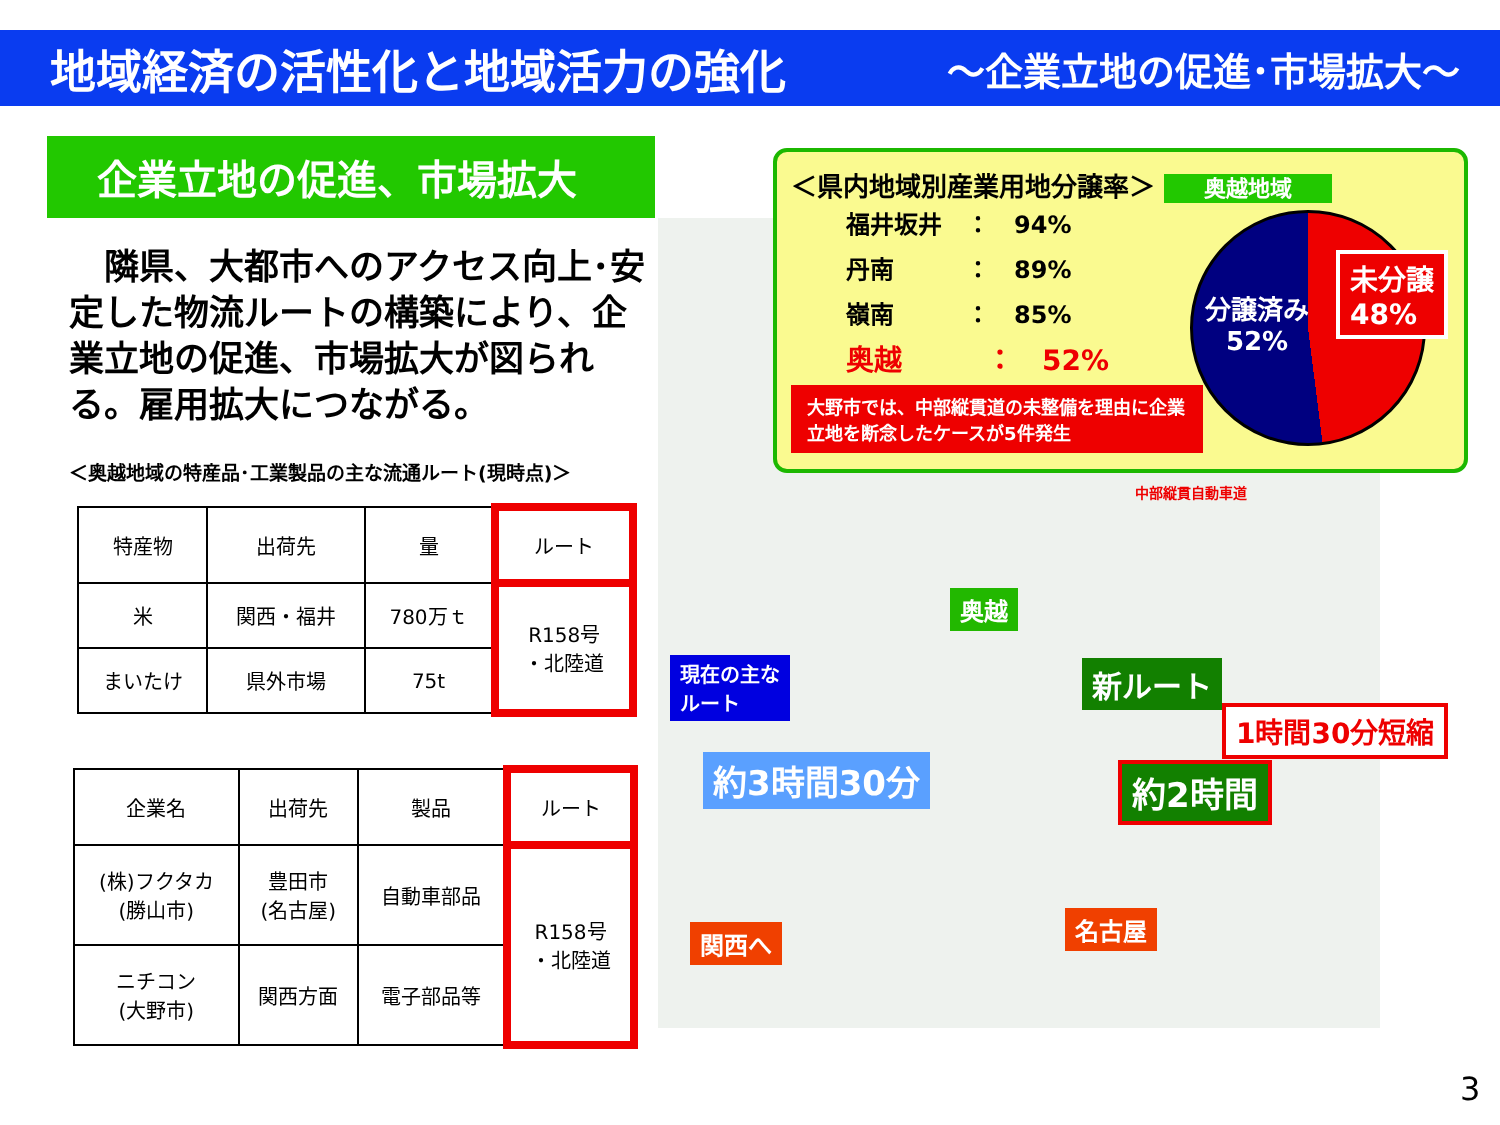地域経済の活性化と地域活力の強化 ～企業立地の促進･市場拡大～
企業立地の促進、市場拡大
　隣県、大都市へのアクセス向上･安定した物流ルートの構築により、企業立地の促進、市場拡大が図られる。雇用拡大につながる。
＜奥越地域の特産品･工業製品の主な流通ルート(現時点)＞
| 特産物 | 出荷先 | 量 | ルート |
| --- | --- | --- | --- |
| 米 | 関西・福井 | 780万ｔ | R158号 ・北陸道 |
| まいたけ | 県外市場 | 75t | |
| 企業名 | 出荷先 | 製品 | ルート |
| --- | --- | --- | --- |
| (株)フクタカ (勝山市) | 豊田市 (名古屋) | 自動車部品 | R158号 ・北陸道 |
| ニチコン (大野市) | 関西方面 | 電子部品等 | |
現在の主な
ルート
奥越
新ルート
1時間30分短縮
約3時間30分 約2時間
関西へ 名古屋
中部縦貫自動車道
＜県内地域別産業用地分譲率＞ 奥越地域
福井坂井　：　94%
丹南　　　：　89%
嶺南　　　：　85%
奥越　　　：　52%
大野市では、中部縦貫道の未整備を理由に企業立地を断念したケースが5件発生
分譲済み
52%
未分譲
48%
3